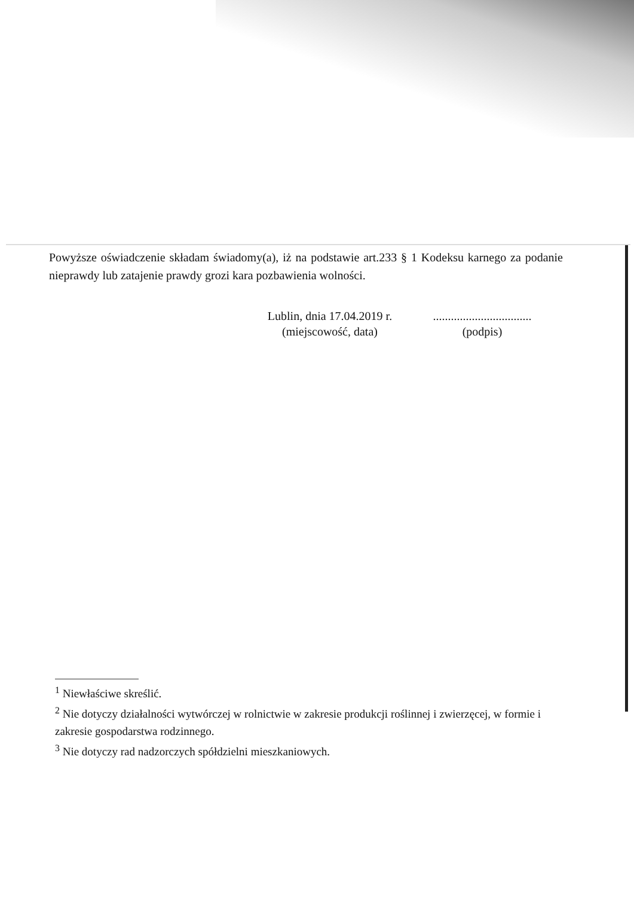Powyższe oświadczenie składam świadomy(a), iż na podstawie art.233 § 1 Kodeksu karnego za podanie nieprawdy lub zatajenie prawdy grozi kara pozbawienia wolności.
Lublin, dnia 17.04.2019 r.
(miejscowość, data)
.................................
(podpis)
<sup>1</sup> Niewłaściwe skreślić.
<sup>2</sup> Nie dotyczy działalności wytwórczej w rolnictwie w zakresie produkcji roślinnej i zwierzęcej, w formie i zakresie gospodarstwa rodzinnego.
<sup>3</sup> Nie dotyczy rad nadzorczych spółdzielni mieszkaniowych.